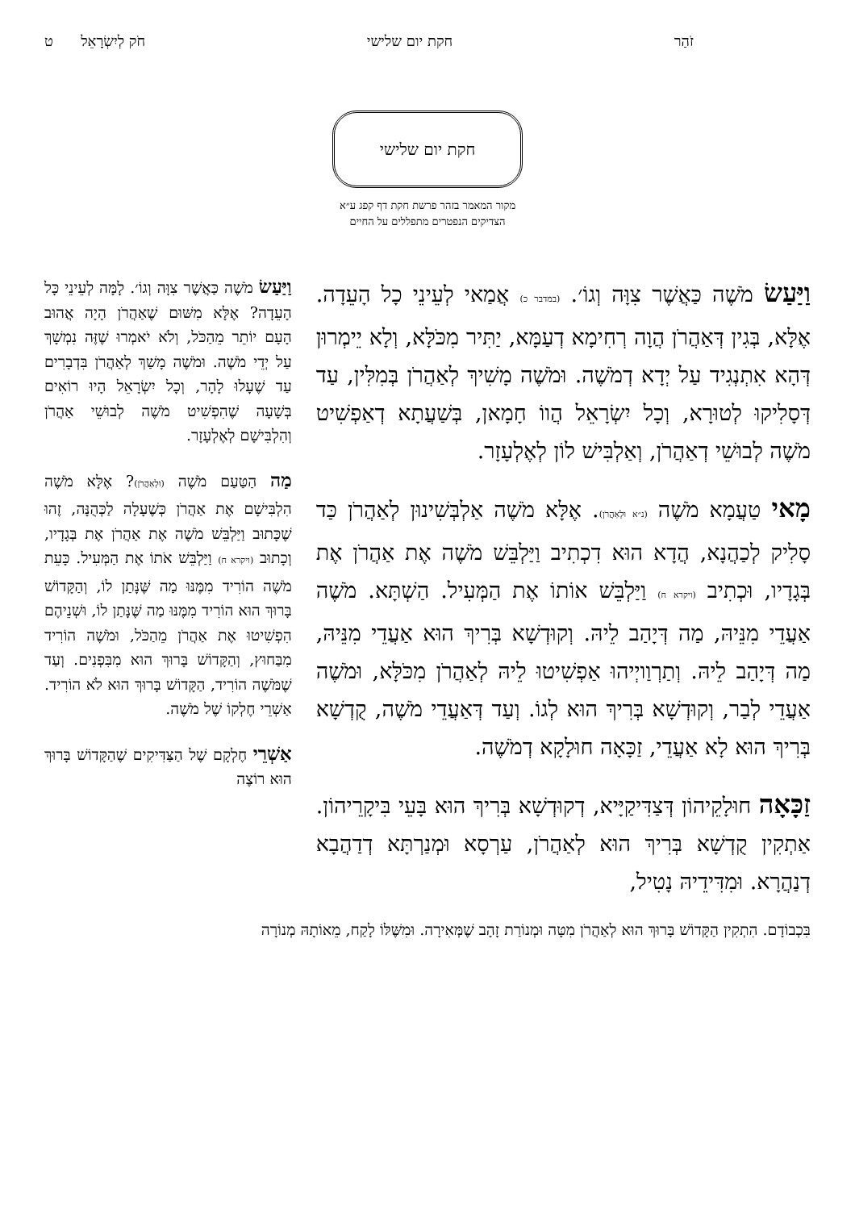זֹהַר חקת יום שלישי חֹק לְיִשְׂרָאֵל ט
חקת יום שלישי
מקור המאמר בזהר פרשת חקת דף קפג ע״א
הצדיקים הנפטרים מתפללים על החיים
וַיַּעַשׂ מֹשֶׁה כַּאֲשֶׁר צִוָּה וְגוֹ׳. (במדבר כ) אֲמַאי לְעֵינֵי כָל הָעֵדָה. אֶלָּא, בְּגִין דְּאַהֲרֹן הֲוָה רְחִימָא דְעַמָּא, יַתִּיר מִכֹּלָּא, וְלָא יֵימְרוּן דְּהָא אִתְנְגִיד עַל יְדָא דְמֹשֶׁה. וּמֹשֶׁה מָשִׁיךְ לְאַהֲרֹן בְּמִלִּין, עַד דְּסָלִיקוּ לְטוּרָא, וְכָל יִשְׂרָאֵל הֲווֹ חָמָאן, בְּשַׁעֲתָא דְאַפְשִׁיט מֹשֶׁה לְבוּשֵׁי דְאַהֲרֹן, וְאַלְבִּישׁ לוֹן לְאֶלְעָזָר.
מָאי טַעֲמָא מֹשֶׁה (נ״א וּלְאַהֲרֹן). אֶלָּא מֹשֶׁה אַלְבְּשִׁינוּן לְאַהֲרֹן כַּד סָלִיק לְכַהֲנָא, הֲדָא הוּא דִכְתִיב וַיַּלְבֵּשׁ מֹשֶׁה אֶת אַהֲרֹן אֶת בְּגָדָיו, וּכְתִיב (ויקרא ח) וַיַּלְבֵּשׁ אוֹתוֹ אֶת הַמְּעִיל. הַשְׁתָּא. מֹשֶׁה אַעֲדֵי מִנֵּיהּ, מַה דְּיָהַב לֵיהּ. וְקוּדְשָׁא בְּרִיךְ הוּא אַעֲדֵי מִנֵּיהּ, מַה דְּיָהַב לֵיהּ. וְתַרְוַויְיהוּ אַפְשִׁיטוּ לֵיהּ לְאַהֲרֹן מִכֹּלָּא, וּמֹשֶׁה אַעֲדֵי לְבַר, וְקוּדְשָׁא בְּרִיךְ הוּא לְגוֹ. וְעַד דְּאַעֲדֵי מֹשֶׁה, קֻדְשָׁא בְּרִיךְ הוּא לָא אַעֲדֵי, זַכָּאָה חוּלָקָא דְמֹשֶׁה.
זַכָּאָה חוּלָקֵיהוֹן דְּצַדִּיקַיָּיא, דְקוּדְשָׁא בְּרִיךְ הוּא בָּעֵי בִּיקָרֵיהוֹן. אַתְקִין קֻדְשָׁא בְּרִיךְ הוּא לְאַהֲרֹן, עַרְסָא וּמְנַרְתָּא דְדַהֲבָא דְנַהֲרָא. וּמִדִּידֵיהּ נָטִיל,
וַיַּעַשׂ מֹשֶׁה כַּאֲשֶׁר צִוָּה וְגוֹ׳. לָמָּה לְעֵינֵי כָּל הָעֵדָה? אֶלָּא מִשּׁוּם שֶׁאַהֲרֹן הָיָה אֲהוּב הָעָם יוֹתֵר מֵהַכֹּל, וְלֹא יֹאמְרוּ שֶׁזֶּה נִמְשָׁךְ עַל יְדֵי מֹשֶׁה. וּמֹשֶׁה מָשַׁךְ לְאַהֲרֹן בִּדְבָרִים עַד שֶׁעָלוּ לָהָר, וְכָל יִשְׂרָאֵל הָיוּ רוֹאִים בְּשָׁעָה שֶׁהִפְשִׁיט מֹשֶׁה לְבוּשֵׁי אַהֲרֹן וְהִלְבִּישָׁם לְאֶלְעָזָר.
מַה הַטַּעַם מֹשֶׁה (וּלְאַהֲרֹן)? אֶלָּא מֹשֶׁה הִלְבִּישָׁם אֶת אַהֲרֹן כְּשֶׁעָלָה לַכְּהֻנָּה, זֶהוּ שֶׁכָּתוּב וַיַּלְבֵּשׁ מֹשֶׁה אֶת אַהֲרֹן אֶת בְּגָדָיו, וְכָתוּב (ויקרא ח) וַיַּלְבֵּשׁ אֹתוֹ אֶת הַמְּעִיל. כָּעֵת מֹשֶׁה הוֹרִיד מִמֶּנּוּ מַה שֶּׁנָּתַן לוֹ, וְהַקָּדוֹשׁ בָּרוּךְ הוּא הוֹרִיד מִמֶּנּוּ מַה שֶּׁנָּתַן לוֹ, וּשְׁנֵיהֶם הִפְשִׁיטוּ אֶת אַהֲרֹן מֵהַכֹּל, וּמֹשֶׁה הוֹרִיד מִבַּחוּץ, וְהַקָּדוֹשׁ בָּרוּךְ הוּא מִבִּפְנִים. וְעַד שֶׁמֹּשֶׁה הוֹרִיד, הַקָּדוֹשׁ בָּרוּךְ הוּא לֹא הוֹרִיד. אַשְׁרֵי חֶלְקוֹ שֶׁל מֹשֶׁה.
אַשְׁרֵי חֶלְקָם שֶׁל הַצַּדִּיקִים שֶׁהַקָּדוֹשׁ בָּרוּךְ הוּא רוֹצֶה
בִּכְבוֹדָם. הִתְקִין הַקָּדוֹשׁ בָּרוּךְ הוּא לְאַהֲרֹן מִטָּה וּמְנוֹרַת זָהָב שֶׁמְּאִירָה. וּמִשֶּׁלּוֹ לָקַח, מֵאוֹתָהּ מְנוֹרָה